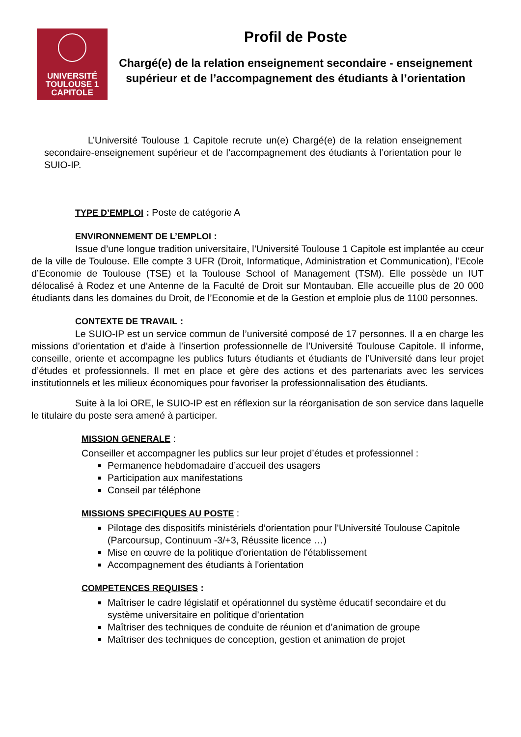UNIVERSITÉ
TOULOUSE 1
CAPITOLE
Profil de Poste
Chargé(e) de la relation enseignement secondaire - enseignement supérieur et de l’accompagnement des étudiants à l’orientation
L’Université Toulouse 1 Capitole recrute un(e) Chargé(e) de la relation enseignement secondaire-enseignement supérieur et de l’accompagnement des étudiants à l’orientation pour le SUIO-IP.
TYPE D’EMPLOI : Poste de catégorie A
ENVIRONNEMENT DE L’EMPLOI :
Issue d’une longue tradition universitaire, l’Université Toulouse 1 Capitole est implantée au cœur de la ville de Toulouse. Elle compte 3 UFR (Droit, Informatique, Administration et Communication), l’Ecole d’Economie de Toulouse (TSE) et la Toulouse School of Management (TSM). Elle possède un IUT délocalisé à Rodez et une Antenne de la Faculté de Droit sur Montauban. Elle accueille plus de 20 000 étudiants dans les domaines du Droit, de l’Economie et de la Gestion et emploie plus de 1100 personnes.
CONTEXTE DE TRAVAIL :
Le SUIO-IP est un service commun de l’université composé de 17 personnes. Il a en charge les missions d’orientation et d’aide à l’insertion professionnelle de l’Université Toulouse Capitole. Il informe, conseille, oriente et accompagne les publics futurs étudiants et étudiants de l’Université dans leur projet d’études et professionnels. Il met en place et gère des actions et des partenariats avec les services institutionnels et les milieux économiques pour favoriser la professionnalisation des étudiants.
Suite à la loi ORE, le SUIO-IP est en réflexion sur la réorganisation de son service dans laquelle le titulaire du poste sera amené à participer.
MISSION GENERALE :
Conseiller et accompagner les publics sur leur projet d’études et professionnel :
Permanence hebdomadaire d’accueil des usagers
Participation aux manifestations
Conseil par téléphone
MISSIONS SPECIFIQUES AU POSTE :
Pilotage des dispositifs ministériels d’orientation pour l'Université Toulouse Capitole (Parcoursup, Continuum -3/+3, Réussite licence …)
Mise en œuvre de la politique d'orientation de l'établissement
Accompagnement des étudiants à l'orientation
COMPETENCES REQUISES :
Maîtriser le cadre législatif et opérationnel du système éducatif secondaire et du système universitaire en politique d’orientation
Maîtriser des techniques de conduite de réunion et d’animation de groupe
Maîtriser des techniques de conception, gestion et animation de projet